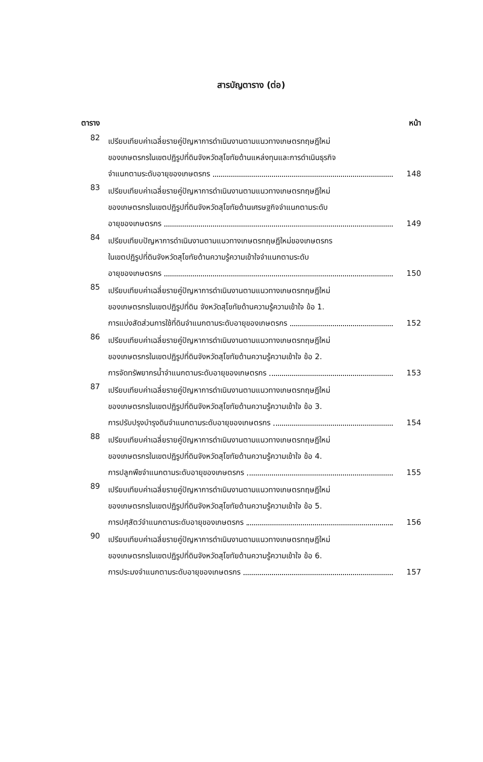สารบัญตาราง (ต่อ)
ตาราง หน้า
82
เปรียบเทียบค่าเฉลี่ยรายคู่ปัญหาการดำเนินงานตามแนวทางเกษตรทฤษฎีใหม่
ของเกษตรกรในเขตปฏิรูปที่ดินจังหวัดสุโขทัยด้านแหล่งทุนและการดำเนินธุรกิจ
จำแนกตามระดับอายุของเกษตรกร 148
83
เปรียบเทียบค่าเฉลี่ยรายคู่ปัญหาการดำเนินงานตามแนวทางเกษตรทฤษฎีใหม่
ของเกษตรกรในเขตปฏิรูปที่ดินจังหวัดสุโขทัยด้านเศรษฐกิจจำแนกตามระดับ
อายุของเกษตรกร 149
84
เปรียบเทียบปัญหาการดำเนินงานตามแนวทางเกษตรทฤษฎีใหม่ของเกษตรกร
ในเขตปฏิรูปที่ดินจังหวัดสุโขทัยด้านความรู้ความเข้าใจจำแนกตามระดับ
อายุของเกษตรกร 150
85
เปรียบเทียบค่าเฉลี่ยรายคู่ปัญหาการดำเนินงานตามแนวทางเกษตรทฤษฎีใหม่
ของเกษตรกรในเขตปฏิรูปที่ดิน จังหวัดสุโขทัยด้านความรู้ความเข้าใจ ข้อ 1.
การแบ่งสัดส่วนการใช้ที่ดินจำแนกตามระดับอายุของเกษตรกร 152
86
เปรียบเทียบค่าเฉลี่ยรายคู่ปัญหาการดำเนินงานตามแนวทางเกษตรทฤษฎีใหม่
ของเกษตรกรในเขตปฏิรูปที่ดินจังหวัดสุโขทัยด้านความรู้ความเข้าใจ ข้อ 2.
การจัดทรัพยากรน้ำจำแนกตามระดับอายุของเกษตรกร 153
87
เปรียบเทียบค่าเฉลี่ยรายคู่ปัญหาการดำเนินงานตามแนวทางเกษตรทฤษฎีใหม่
ของเกษตรกรในเขตปฏิรูปที่ดินจังหวัดสุโขทัยด้านความรู้ความเข้าใจ ข้อ 3.
การปรับปรุงบำรุงดินจำแนกตามระดับอายุของเกษตรกร 154
88
เปรียบเทียบค่าเฉลี่ยรายคู่ปัญหาการดำเนินงานตามแนวทางเกษตรทฤษฎีใหม่
ของเกษตรกรในเขตปฏิรูปที่ดินจังหวัดสุโขทัยด้านความรู้ความเข้าใจ ข้อ 4.
การปลูกพืชจำแนกตามระดับอายุของเกษตรกร 155
89
เปรียบเทียบค่าเฉลี่ยรายคู่ปัญหาการดำเนินงานตามแนวทางเกษตรทฤษฎีใหม่
ของเกษตรกรในเขตปฏิรูปที่ดินจังหวัดสุโขทัยด้านความรู้ความเข้าใจ ข้อ 5.
การปศุสัตว์จำแนกตามระดับอายุของเกษตรกร 156
90
เปรียบเทียบค่าเฉลี่ยรายคู่ปัญหาการดำเนินงานตามแนวทางเกษตรทฤษฎีใหม่
ของเกษตรกรในเขตปฏิรูปที่ดินจังหวัดสุโขทัยด้านความรู้ความเข้าใจ ข้อ 6.
การประมงจำแนกตามระดับอายุของเกษตรกร 157